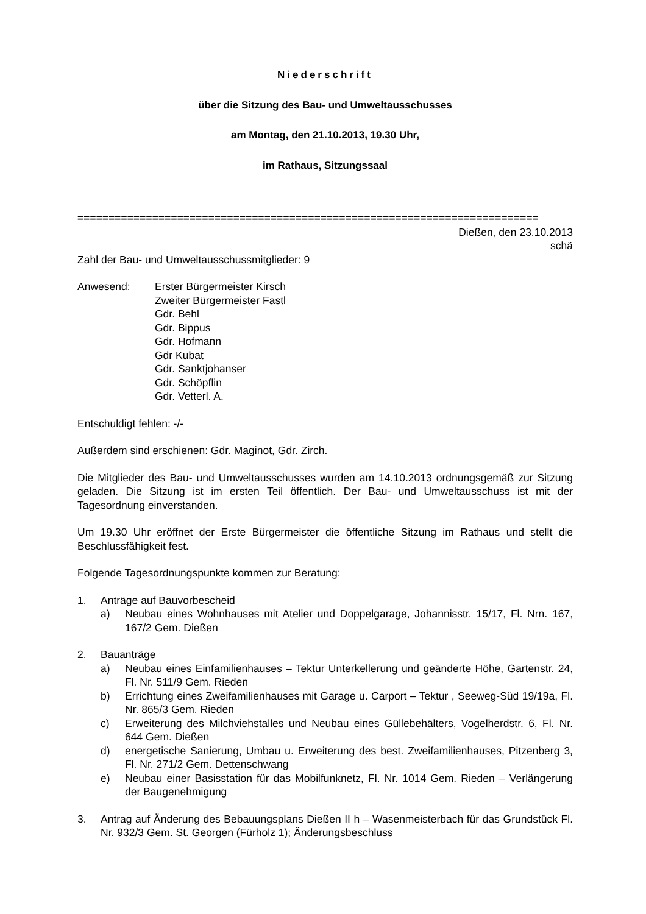Niederschrift
über die Sitzung des Bau- und Umweltausschusses
am Montag, den 21.10.2013, 19.30 Uhr,
im Rathaus, Sitzungssaal
==========================================================================
Dießen, den 23.10.2013
schä
Zahl der Bau- und Umweltausschussmitglieder: 9
Anwesend: Erster Bürgermeister Kirsch
Zweiter Bürgermeister Fastl
Gdr. Behl
Gdr. Bippus
Gdr. Hofmann
Gdr Kubat
Gdr. Sanktjohanser
Gdr. Schöpflin
Gdr. Vetterl. A.
Entschuldigt fehlen: -/-
Außerdem sind erschienen: Gdr. Maginot, Gdr. Zirch.
Die Mitglieder des Bau- und Umweltausschusses wurden am 14.10.2013 ordnungsgemäß zur Sitzung geladen. Die Sitzung ist im ersten Teil öffentlich. Der Bau- und Umweltausschuss ist mit der Tagesordnung einverstanden.
Um 19.30 Uhr eröffnet der Erste Bürgermeister die öffentliche Sitzung im Rathaus und stellt die Beschlussfähigkeit fest.
Folgende Tagesordnungspunkte kommen zur Beratung:
1. Anträge auf Bauvorbescheid
a) Neubau eines Wohnhauses mit Atelier und Doppelgarage, Johannisstr. 15/17, Fl. Nrn. 167, 167/2 Gem. Dießen
2. Bauanträge
a) Neubau eines Einfamilienhauses – Tektur Unterkellerung und geänderte Höhe, Gartenstr. 24, Fl. Nr. 511/9 Gem. Rieden
b) Errichtung eines Zweifamilienhauses mit Garage u. Carport – Tektur , Seeweg-Süd 19/19a, Fl. Nr. 865/3 Gem. Rieden
c) Erweiterung des Milchviehstalles und Neubau eines Güllebehälters, Vogelherdstr. 6, Fl. Nr. 644 Gem. Dießen
d) energetische Sanierung, Umbau u. Erweiterung des best. Zweifamilienhauses, Pitzenberg 3, Fl. Nr. 271/2 Gem. Dettenschwang
e) Neubau einer Basisstation für das Mobilfunknetz, Fl. Nr. 1014 Gem. Rieden – Verlängerung der Baugenehmigung
3. Antrag auf Änderung des Bebauungsplans Dießen II h – Wasenmeisterbach für das Grundstück Fl. Nr. 932/3 Gem. St. Georgen (Fürholz 1); Änderungsbeschluss